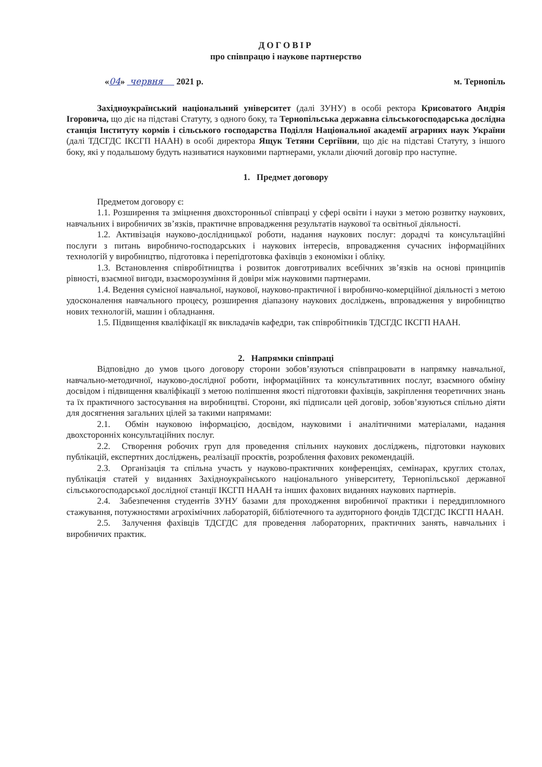ДОГОВІР
про співпрацю і наукове партнерство
«04» червня 2021 р. м. Тернопіль
Західноукраїнський національний університет (далі ЗУНУ) в особі ректора Крисоватого Андрія Ігоровича, що діє на підставі Статуту, з одного боку, та Тернопільська державна сільськогосподарська дослідна станція Інституту кормів і сільського господарства Поділля Національної академії аграрних наук України (далі ТДСГДС ІКСГП НААН) в особі директора Ящук Тетяни Сергіївни, що діє на підставі Статуту, з іншого боку, які у подальшому будуть називатися науковими партнерами, уклали діючий договір про наступне.
1. Предмет договору
Предметом договору є:
1.1. Розширення та зміцнення двохсторонньої співпраці у сфері освіти і науки з метою розвитку наукових, навчальних і виробничих зв’язків, практичне впровадження результатів наукової та освітньої діяльності.
1.2. Активізація науково-дослідницької роботи, надання наукових послуг: дорадчі та консультаційні послуги з питань виробничо-господарських і наукових інтересів, впровадження сучасних інформаційних технологій у виробництво, підготовка і перепідготовка фахівців з економіки і обліку.
1.3. Встановлення співробітництва і розвиток довготривалих всебічних зв’язків на основі принципів рівності, взаємної вигоди, взаєморозуміння й довіри між науковими партнерами.
1.4. Ведення сумісної навчальної, наукової, науково-практичної і виробничо-комерційної діяльності з метою удосконалення навчального процесу, розширення діапазону наукових досліджень, впровадження у виробництво нових технологій, машин і обладнання.
1.5. Підвищення кваліфікації як викладачів кафедри, так співробітників ТДСГДС ІКСГП НААН.
2. Напрямки співпраці
Відповідно до умов цього договору сторони зобов’язуються співпрацювати в напрямку навчальної, навчально-методичної, науково-дослідної роботи, інформаційних та консультативних послуг, взаємного обміну досвідом і підвищення кваліфікації з метою поліпшення якості підготовки фахівців, закріплення теоретичних знань та їх практичного застосування на виробництві. Сторони, які підписали цей договір, зобов’язуються спільно діяти для досягнення загальних цілей за такими напрямами:
2.1. Обмін науковою інформацією, досвідом, науковими і аналітичними матеріалами, надання двохсторонніх консультаційних послуг.
2.2. Створення робочих груп для проведення спільних наукових досліджень, підготовки наукових публікацій, експертних досліджень, реалізації проєктів, розроблення фахових рекомендацій.
2.3. Організація та спільна участь у науково-практичних конференціях, семінарах, круглих столах, публікація статей у виданнях Західноукраїнського національного університету, Тернопільської державної сільськогосподарської дослідної станції ІКСГП НААН та інших фахових виданнях наукових партнерів.
2.4. Забезпечення студентів ЗУНУ базами для проходження виробничої практики і переддипломного стажування, потужностями агрохімічних лабораторій, бібліотечного та аудиторного фондів ТДСГДС ІКСГП НААН.
2.5. Залучення фахівців ТДСГДС для проведення лабораторних, практичних занять, навчальних і виробничих практик.